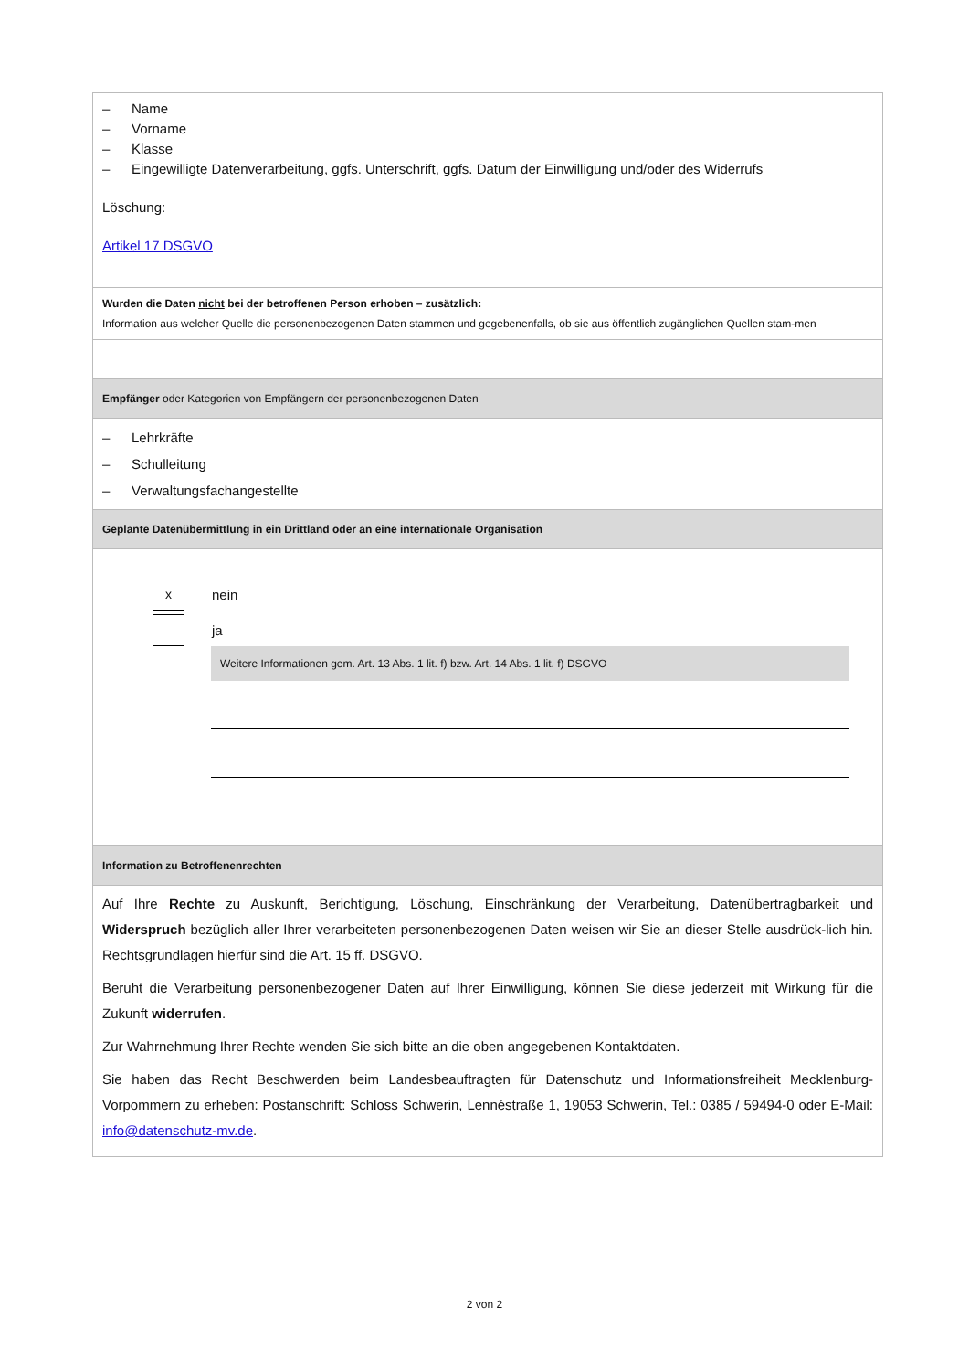| – Name – Vorname – Klasse – Eingewilligte Datenverarbeitung, ggfs. Unterschrift, ggfs. Datum der Einwilligung und/oder des Widerrufs Löschung: Artikel 17 DSGVO |
| Wurden die Daten nicht bei der betroffenen Person erhoben – zusätzlich: Information aus welcher Quelle die personenbezogenen Daten stammen und gegebenenfalls, ob sie aus öffentlich zugänglichen Quellen stam-men |
| Empfänger oder Kategorien von Empfängern der personenbezogenen Daten |
| – Lehrkräfte – Schulleitung – Verwaltungsfachangestellte |
| Geplante Datenübermittlung in ein Drittland oder an eine internationale Organisation |
| x nein ja Weitere Informationen gem. Art. 13 Abs. 1 lit. f) bzw. Art. 14 Abs. 1 lit. f) DSGVO |
| Information zu Betroffenenrechten |
| Auf Ihre Rechte zu Auskunft, Berichtigung, Löschung, Einschränkung der Verarbeitung, Datenübertragbarkeit und Widerspruch bezüglich aller Ihrer verarbeiteten personenbezogenen Daten weisen wir Sie an dieser Stelle ausdrück-lich hin. Rechtsgrundlagen hierfür sind die Art. 15 ff. DSGVO. Beruht die Verarbeitung personenbezogener Daten auf Ihrer Einwilligung, können Sie diese jederzeit mit Wirkung für die Zukunft widerrufen . Zur Wahrnehmung Ihrer Rechte wenden Sie sich bitte an die oben angegebenen Kontaktdaten. Sie haben das Recht Beschwerden beim Landesbeauftragten für Datenschutz und Informationsfreiheit Mecklenburg-Vorpommern zu erheben: Postanschrift: Schloss Schwerin, Lennéstraße 1, 19053 Schwerin, Tel.: 0385 / 59494-0 oder E-Mail: info@datenschutz-mv.de . |
2 von 2